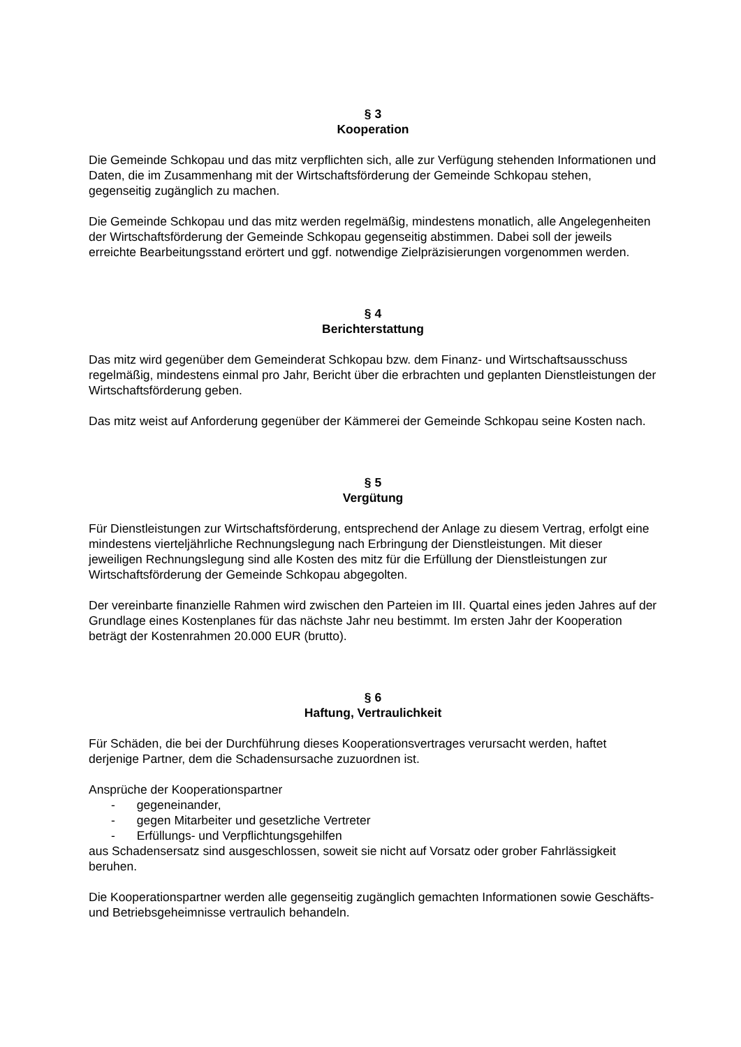§ 3
Kooperation
Die Gemeinde Schkopau und das mitz verpflichten sich, alle zur Verfügung stehenden Informationen und Daten, die im Zusammenhang mit der Wirtschaftsförderung der Gemeinde Schkopau stehen, gegenseitig zugänglich zu machen.
Die Gemeinde Schkopau und das mitz werden regelmäßig, mindestens monatlich, alle Angelegenheiten der Wirtschaftsförderung der Gemeinde Schkopau gegenseitig abstimmen. Dabei soll der jeweils erreichte Bearbeitungsstand erörtert und ggf. notwendige Zielpräzisierungen vorgenommen werden.
§ 4
Berichterstattung
Das mitz wird gegenüber dem Gemeinderat Schkopau bzw. dem Finanz- und Wirtschaftsausschuss regelmäßig, mindestens einmal pro Jahr, Bericht über die erbrachten und geplanten Dienstleistungen der Wirtschaftsförderung geben.
Das mitz weist auf Anforderung gegenüber der Kämmerei der Gemeinde Schkopau seine Kosten nach.
§ 5
Vergütung
Für Dienstleistungen zur Wirtschaftsförderung, entsprechend der Anlage zu diesem Vertrag, erfolgt eine mindestens vierteljährliche Rechnungslegung nach Erbringung der Dienstleistungen. Mit dieser jeweiligen Rechnungslegung sind alle Kosten des mitz für die Erfüllung der Dienstleistungen zur Wirtschaftsförderung der Gemeinde Schkopau abgegolten.
Der vereinbarte finanzielle Rahmen wird zwischen den Parteien im III. Quartal eines jeden Jahres auf der Grundlage eines Kostenplanes für das nächste Jahr neu bestimmt. Im ersten Jahr der Kooperation beträgt der Kostenrahmen 20.000 EUR (brutto).
§ 6
Haftung, Vertraulichkeit
Für Schäden, die bei der Durchführung dieses Kooperationsvertrages verursacht werden, haftet derjenige Partner, dem die Schadensursache zuzuordnen ist.
Ansprüche der Kooperationspartner
- gegeneinander,
- gegen Mitarbeiter und gesetzliche Vertreter
- Erfüllungs- und Verpflichtungsgehilfen
aus Schadensersatz sind ausgeschlossen, soweit sie nicht auf Vorsatz oder grober Fahrlässigkeit beruhen.
Die Kooperationspartner werden alle gegenseitig zugänglich gemachten Informationen sowie Geschäfts- und Betriebsgeheimnisse vertraulich behandeln.